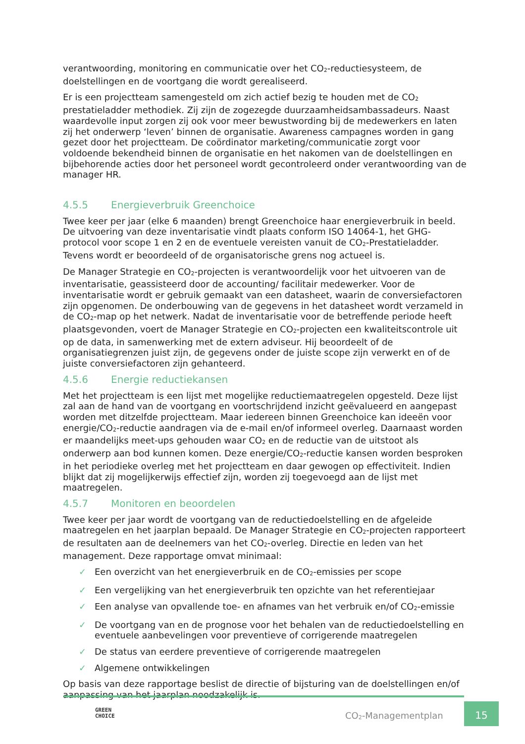verantwoording, monitoring en communicatie over het CO<sub>2</sub>-reductiesysteem, de doelstellingen en de voortgang die wordt gerealiseerd.
Er is een projectteam samengesteld om zich actief bezig te houden met de CO<sub>2</sub> prestatieladder methodiek. Zij zijn de zogezegde duurzaamheidsambassadeurs. Naast waardevolle input zorgen zij ook voor meer bewustwording bij de medewerkers en laten zij het onderwerp ‘leven’ binnen de organisatie. Awareness campagnes worden in gang gezet door het projectteam. De coördinator marketing/communicatie zorgt voor voldoende bekendheid binnen de organisatie en het nakomen van de doelstellingen en bijbehorende acties door het personeel wordt gecontroleerd onder verantwoording van de manager HR.
4.5.5 Energieverbruik Greenchoice
Twee keer per jaar (elke 6 maanden) brengt Greenchoice haar energieverbruik in beeld. De uitvoering van deze inventarisatie vindt plaats conform ISO 14064-1, het GHG-protocol voor scope 1 en 2 en de eventuele vereisten vanuit de CO<sub>2</sub>-Prestatieladder. Tevens wordt er beoordeeld of de organisatorische grens nog actueel is.
De Manager Strategie en CO<sub>2</sub>-projecten is verantwoordelijk voor het uitvoeren van de inventarisatie, geassisteerd door de accounting/ facilitair medewerker. Voor de inventarisatie wordt er gebruik gemaakt van een datasheet, waarin de conversiefactoren zijn opgenomen. De onderbouwing van de gegevens in het datasheet wordt verzameld in de CO<sub>2</sub>-map op het netwerk. Nadat de inventarisatie voor de betreffende periode heeft plaatsgevonden, voert de Manager Strategie en CO<sub>2</sub>-projecten een kwaliteitscontrole uit op de data, in samenwerking met de extern adviseur. Hij beoordeelt of de organisatiegrenzen juist zijn, de gegevens onder de juiste scope zijn verwerkt en of de juiste conversiefactoren zijn gehanteerd.
4.5.6 Energie reductiekansen
Met het projectteam is een lijst met mogelijke reductiemaatregelen opgesteld. Deze lijst zal aan de hand van de voortgang en voortschrijdend inzicht geëvalueerd en aangepast worden met ditzelfde projectteam. Maar iedereen binnen Greenchoice kan ideeën voor energie/CO<sub>2</sub>-reductie aandragen via de e-mail en/of informeel overleg. Daarnaast worden er maandelijks meet-ups gehouden waar CO<sub>2</sub> en de reductie van de uitstoot als onderwerp aan bod kunnen komen. Deze energie/CO<sub>2</sub>-reductie kansen worden besproken in het periodieke overleg met het projectteam en daar gewogen op effectiviteit. Indien blijkt dat zij mogelijkerwijs effectief zijn, worden zij toegevoegd aan de lijst met maatregelen.
4.5.7 Monitoren en beoordelen
Twee keer per jaar wordt de voortgang van de reductiedoelstelling en de afgeleide maatregelen en het jaarplan bepaald. De Manager Strategie en CO<sub>2</sub>-projecten rapporteert de resultaten aan de deelnemers van het CO<sub>2</sub>-overleg. Directie en leden van het management. Deze rapportage omvat minimaal:
✓ Een overzicht van het energieverbruik en de CO<sub>2</sub>-emissies per scope
✓ Een vergelijking van het energieverbruik ten opzichte van het referentiejaar
✓ Een analyse van opvallende toe- en afnames van het verbruik en/of CO<sub>2</sub>-emissie
✓ De voortgang van en de prognose voor het behalen van de reductiedoelstelling en eventuele aanbevelingen voor preventieve of corrigerende maatregelen
✓ De status van eerdere preventieve of corrigerende maatregelen
✓ Algemene ontwikkelingen
Op basis van deze rapportage beslist de directie of bijsturing van de doelstellingen en/of aanpassing van het jaarplan noodzakelijk is.
GREEN
CHOICE
CO<sub>2</sub>-Managementplan
15